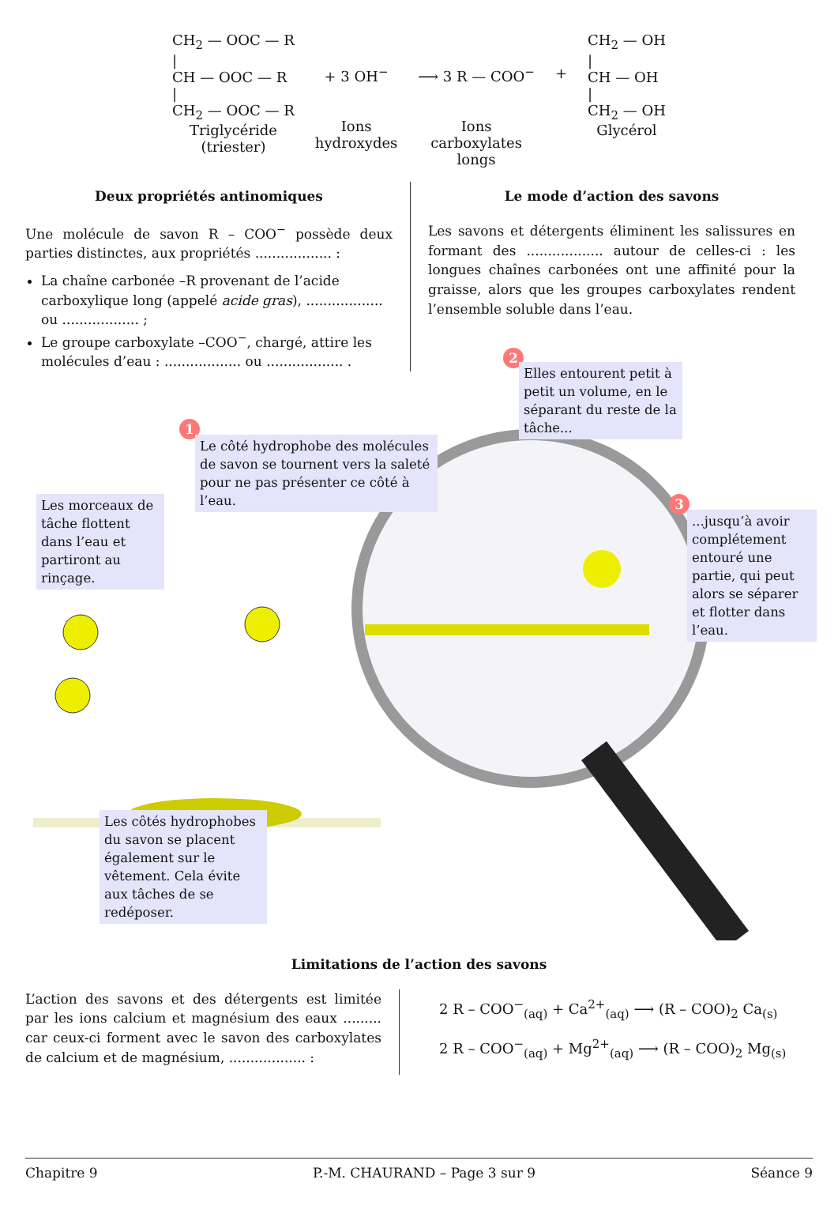CH<sub>2</sub> — OOC — R
|
CH — OOC — R
|
CH<sub>2</sub> — OOC — R
Triglycéride
(triester)
+ 3 OH<sup>−</sup>
Ions
hydroxydes
⟶ 3 R — COO<sup>−</sup>
Ions
carboxylates
longs
+ CH<sub>2</sub> — OH
|
CH — OH
|
CH<sub>2</sub> — OH
Glycérol
Deux propriétés antinomiques
Une molécule de savon R – COO<sup>−</sup> possède deux parties distinctes, aux propriétés .................. :
La chaîne carbonée –R provenant de l’acide carboxylique long (appelé acide gras), .................. ou .................. ;
Le groupe carboxylate –COO<sup>−</sup>, chargé, attire les molécules d’eau : .................. ou .................. .
Le mode d’action des savons
Les savons et détergents éliminent les salissures en formant des .................. autour de celles-ci : les longues chaînes carbonées ont une affinité pour la graisse, alors que les groupes carboxylates rendent l’ensemble soluble dans l’eau.
1
Le côté hydrophobe des molécules de savon se tournent vers la saleté pour ne pas présenter ce côté à l’eau.
2
Elles entourent petit à petit un volume, en le séparant du reste de la tâche...
3
...jusqu’à avoir complétement entouré une partie, qui peut alors se séparer et flotter dans l’eau.
Les morceaux de tâche flottent dans l’eau et partiront au rinçage.
Les côtés hydrophobes du savon se placent également sur le vêtement. Cela évite aux tâches de se redéposer.
Limitations de l’action des savons
L’action des savons et des détergents est limitée par les ions calcium et magnésium des eaux ......... car ceux-ci forment avec le savon des carboxylates de calcium et de magnésium, .................. :
2 R – COO<sup>−</sup><sub>(aq)</sub> + Ca<sup>2+</sup><sub>(aq)</sub> ⟶ (R – COO)<sub>2</sub> Ca<sub>(s)</sub>
2 R – COO<sup>−</sup><sub>(aq)</sub> + Mg<sup>2+</sup><sub>(aq)</sub> ⟶ (R – COO)<sub>2</sub> Mg<sub>(s)</sub>
Chapitre 9 P.-M. CHAURAND – Page 3 sur 9 Séance 9